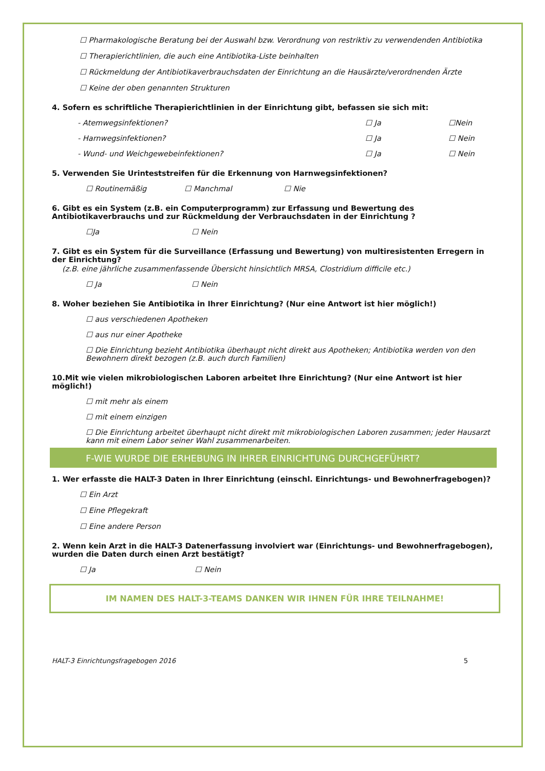☐ Pharmakologische Beratung bei der Auswahl bzw. Verordnung von restriktiv zu verwendenden Antibiotika
☐ Therapierichtlinien, die auch eine Antibiotika-Liste beinhalten
☐ Rückmeldung der Antibiotikaverbrauchsdaten der Einrichtung an die Hausärzte/verordnenden Ärzte
☐ Keine der oben genannten Strukturen
4. Sofern es schriftliche Therapierichtlinien in der Einrichtung gibt, befassen sie sich mit:
- Atemwegsinfektionen? ☐ Ja ☐Nein
- Harnwegsinfektionen? ☐ Ja ☐ Nein
- Wund- und Weichgewebeinfektionen? ☐ Ja ☐ Nein
5. Verwenden Sie Urinteststreifen für die Erkennung von Harnwegsinfektionen?
☐ Routinemäßig ☐ Manchmal ☐ Nie
6. Gibt es ein System (z.B. ein Computerprogramm) zur Erfassung und Bewertung des Antibiotikaverbrauchs und zur Rückmeldung der Verbrauchsdaten in der Einrichtung ?
☐Ja ☐ Nein
7. Gibt es ein System für die Surveillance (Erfassung und Bewertung) von multiresistenten Erregern in der Einrichtung?
(z.B. eine jährliche zusammenfassende Übersicht hinsichtlich MRSA, Clostridium difficile etc.)
☐ Ja ☐ Nein
8. Woher beziehen Sie Antibiotika in Ihrer Einrichtung? (Nur eine Antwort ist hier möglich!)
☐ aus verschiedenen Apotheken
☐ aus nur einer Apotheke
☐ Die Einrichtung bezieht Antibiotika überhaupt nicht direkt aus Apotheken; Antibiotika werden von den Bewohnern direkt bezogen (z.B. auch durch Familien)
10.Mit wie vielen mikrobiologischen Laboren arbeitet Ihre Einrichtung? (Nur eine Antwort ist hier möglich!)
☐ mit mehr als einem
☐ mit einem einzigen
☐ Die Einrichtung arbeitet überhaupt nicht direkt mit mikrobiologischen Laboren zusammen; jeder Hausarzt kann mit einem Labor seiner Wahl zusammenarbeiten.
F-WIE WURDE DIE ERHEBUNG IN IHRER EINRICHTUNG DURCHGEFÜHRT?
1. Wer erfasste die HALT-3 Daten in Ihrer Einrichtung (einschl. Einrichtungs- und Bewohnerfragebogen)?
☐ Ein Arzt
☐ Eine Pflegekraft
☐ Eine andere Person
2. Wenn kein Arzt in die HALT-3 Datenerfassung involviert war (Einrichtungs- und Bewohnerfragebogen), wurden die Daten durch einen Arzt bestätigt?
☐ Ja ☐ Nein
IM NAMEN DES HALT-3-TEAMS DANKEN WIR IHNEN FÜR IHRE TEILNAHME!
HALT-3 Einrichtungsfragebogen 2016 5